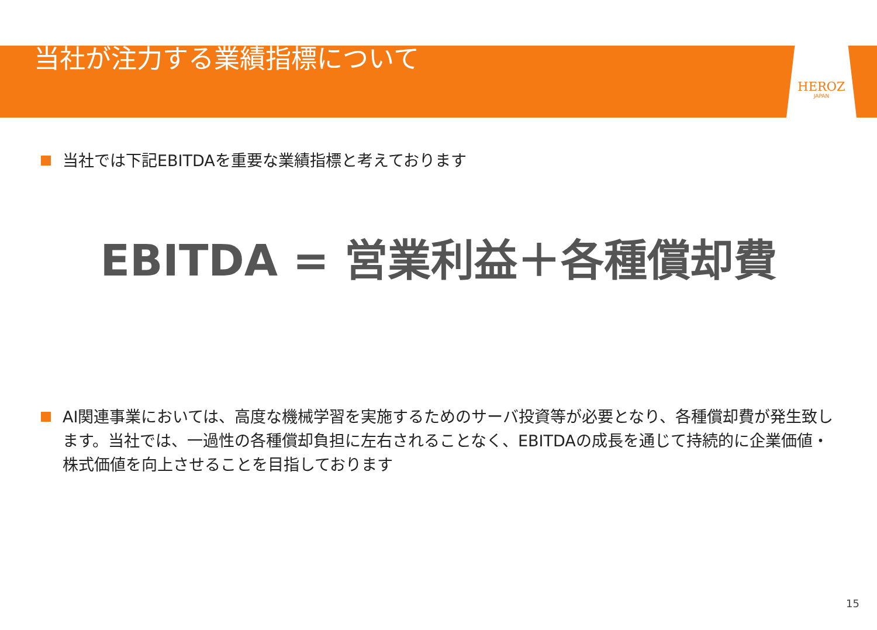当社が注力する業績指標について
HEROZ
JAPAN
当社では下記EBITDAを重要な業績指標と考えております
EBITDA = 営業利益＋各種償却費
AI関連事業においては、高度な機械学習を実施するためのサーバ投資等が必要となり、各種償却費が発生致します。当社では、一過性の各種償却負担に左右されることなく、EBITDAの成長を通じて持続的に企業価値・株式価値を向上させることを目指しております
15